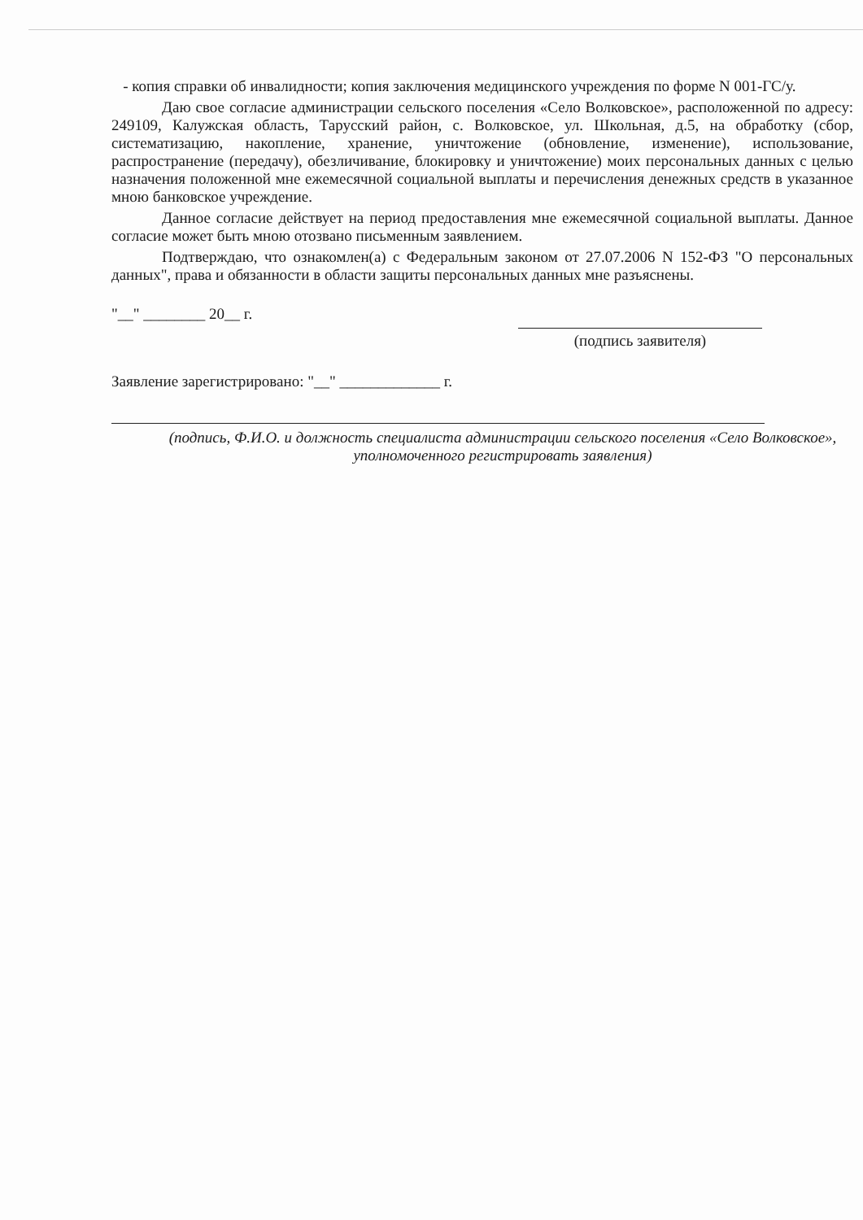- копия справки об инвалидности; копия заключения медицинского учреждения по форме N 001-ГС/у.
Даю свое согласие администрации сельского поселения «Село Волковское», расположенной по адресу: 249109, Калужская область, Тарусский район, с. Волковское, ул. Школьная, д.5, на обработку (сбор, систематизацию, накопление, хранение, уничтожение (обновление, изменение), использование, распространение (передачу), обезличивание, блокировку и уничтожение) моих персональных данных с целью назначения положенной мне ежемесячной социальной выплаты и перечисления денежных средств в указанное мною банковское учреждение.
Данное согласие действует на период предоставления мне ежемесячной социальной выплаты. Данное согласие может быть мною отозвано письменным заявлением.
Подтверждаю, что ознакомлен(а) с Федеральным законом от 27.07.2006 N 152-ФЗ "О персональных данных", права и обязанности в области защиты персональных данных мне разъяснены.
"__" ________ 20__ г.
(подпись заявителя)
Заявление зарегистрировано: "__" _____________ г.
(подпись, Ф.И.О. и должность специалиста администрации сельского поселения «Село Волковское», уполномоченного регистрировать заявления)